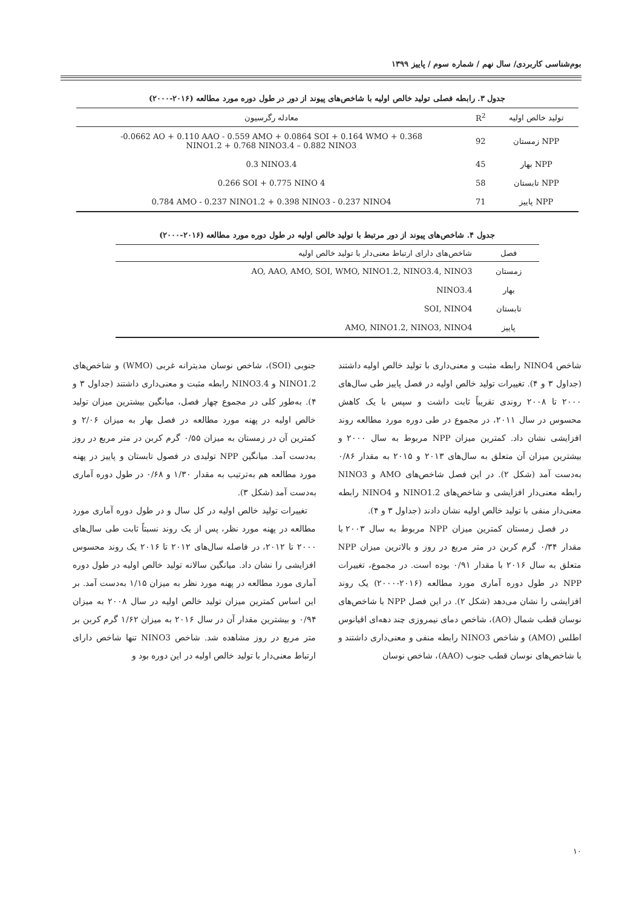بوم‌شناسی کاربردی/ سال نهم / شماره سوم / پاییز ۱۳۹۹
جدول ۳. رابطه فصلی تولید خالص اولیه با شاخص‌های پیوند از دور در طول دوره مورد مطالعه (۲۰۱۶-۲۰۰۰)
| تولید خالص اولیه | R<sup>2</sup> | معادله رگرسیون |
| --- | --- | --- |
| NPP زمستان | 92 | -0.0662 AO + 0.110 AAO - 0.559 AMO + 0.0864 SOI + 0.164 WMO + 0.368 NINO1.2 + 0.768 NINO3.4 – 0.882 NINO3 |
| NPP بهار | 45 | 0.3 NINO3.4 |
| NPP تابستان | 58 | 0.266 SOI + 0.775 NINO 4 |
| NPP پاییز | 71 | 0.784 AMO - 0.237 NINO1.2 + 0.398 NINO3 - 0.237 NINO4 |
جدول ۴. شاخص‌های پیوند از دور مرتبط با تولید خالص اولیه در طول دوره مورد مطالعه (۲۰۱۶-۲۰۰۰)
| فصل | شاخص‌های دارای ارتباط معنی‌دار با تولید خالص اولیه |
| --- | --- |
| زمستان | AO, AAO, AMO, SOI, WMO, NINO1.2, NINO3.4, NINO3 |
| بهار | NINO3.4 |
| تابستان | SOI, NINO4 |
| پاییز | AMO, NINO1.2, NINO3, NINO4 |
شاخص NINO4 رابطه مثبت و معنی‌داری با تولید خالص اولیه داشتند (جداول ۳ و ۴). تغییرات تولید خالص اولیه در فصل پاییز طی سال‌های ۲۰۰۰ تا ۲۰۰۸ روندی تقریباً ثابت داشت و سپس با یک کاهش محسوس در سال ۲۰۱۱، در مجموع در طی دوره مورد مطالعه روند افزایشی نشان داد. کمترین میزان NPP مربوط به سال ۲۰۰۰ و بیشترین میزان آن متعلق به سال‌های ۲۰۱۳ و ۲۰۱۵ به مقدار ۰/۸۶ به‌دست آمد (شکل ۲). در این فصل شاخص‌های AMO و NINO3 رابطه معنی‌دار افزایشی و شاخص‌های NINO1.2 و NINO4 رابطه معنی‌دار منفی با تولید خالص اولیه نشان دادند (جداول ۳ و ۴).
در فصل زمستان کمترین میزان NPP مربوط به سال ۲۰۰۳ با مقدار ۰/۳۴ گرم کربن در متر مربع در روز و بالاترین میزان NPP متعلق به سال ۲۰۱۶ با مقدار ۰/۹۱ بوده است. در مجموع، تغییرات NPP در طول دوره آماری مورد مطالعه (۲۰۱۶-۲۰۰۰) یک روند افزایشی را نشان می‌دهد (شکل ۲). در این فصل NPP با شاخص‌های نوسان قطب شمال (AO)، شاخص دمای نیمروزی چند دهه‌ای اقیانوس اطلس (AMO) و شاخص NINO3 رابطه منفی و معنی‌داری داشتند و با شاخص‌های نوسان قطب جنوب (AAO)، شاخص نوسان
جنوبی (SOI)، شاخص نوسان مدیترانه غربی (WMO) و شاخص‌های NINO1.2 و NINO3.4 رابطه مثبت و معنی‌داری داشتند (جداول ۳ و ۴). به‌طور کلی در مجموع چهار فصل، میانگین بیشترین میزان تولید خالص اولیه در پهنه مورد مطالعه در فصل بهار به میزان ۲/۰۶ و کمترین آن در زمستان به میزان ۰/۵۵ گرم کربن در متر مربع در روز به‌دست آمد. میانگین NPP تولیدی در فصول تابستان و پاییز در پهنه مورد مطالعه هم به‌ترتیب به مقدار ۱/۳۰ و ۰/۶۸ در طول دوره آماری به‌دست آمد (شکل ۳).
تغییرات تولید خالص اولیه در کل سال و در طول دوره آماری مورد مطالعه در پهنه مورد نظر، پس از یک روند نسبتاً ثابت طی سال‌های ۲۰۰۰ تا ۲۰۱۲، در فاصله سال‌های ۲۰۱۲ تا ۲۰۱۶ یک روند محسوس افزایشی را نشان داد. میانگین سالانه تولید خالص اولیه در طول دوره آماری مورد مطالعه در پهنه مورد نظر به میزان ۱/۱۵ به‌دست آمد. بر این اساس کمترین میزان تولید خالص اولیه در سال ۲۰۰۸ به میزان ۰/۹۴ و بیشترین مقدار آن در سال ۲۰۱۶ به میزان ۱/۶۲ گرم کربن بر متر مربع در روز مشاهده شد. شاخص NINO3 تنها شاخص دارای ارتباط معنی‌دار با تولید خالص اولیه در این دوره بود و
۱۰